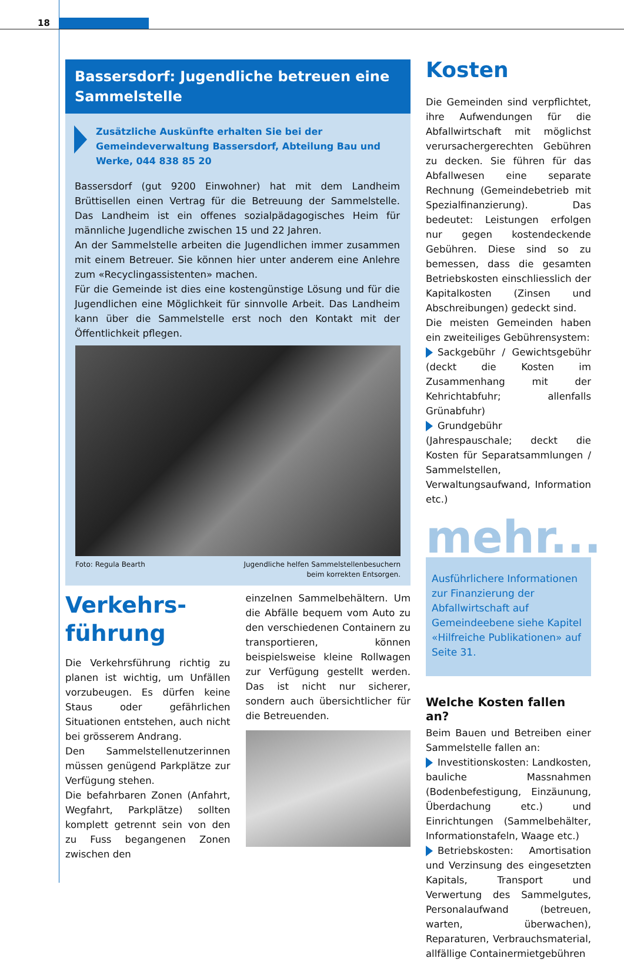18
Bassersdorf: Jugendliche betreuen eine Sammelstelle
Zusätzliche Auskünfte erhalten Sie bei der Gemeindeverwaltung Bassersdorf, Abteilung Bau und Werke, 044 838 85 20
Bassersdorf (gut 9200 Einwohner) hat mit dem Landheim Brüttisellen einen Vertrag für die Betreuung der Sammelstelle. Das Landheim ist ein offenes sozialpädagogisches Heim für männliche Jugendliche zwischen 15 und 22 Jahren.
An der Sammelstelle arbeiten die Jugendlichen immer zusammen mit einem Betreuer. Sie können hier unter anderem eine Anlehre zum «Recyclingassistenten» machen.
Für die Gemeinde ist dies eine kostengünstige Lösung und für die Jugendlichen eine Möglichkeit für sinnvolle Arbeit. Das Landheim kann über die Sammelstelle erst noch den Kontakt mit der Öffentlichkeit pflegen.
Foto: Regula Bearth Jugendliche helfen Sammelstellenbesuchern
beim korrekten Entsorgen.
Verkehrs-
führung
Die Verkehrsführung richtig zu planen ist wichtig, um Unfällen vorzubeugen. Es dürfen keine Staus oder gefährlichen Situationen entstehen, auch nicht bei grösserem Andrang.
Den Sammelstellenutzerinnen müssen genügend Parkplätze zur Verfügung stehen.
Die befahrbaren Zonen (Anfahrt, Wegfahrt, Parkplätze) sollten komplett getrennt sein von den zu Fuss begangenen Zonen zwischen den
einzelnen Sammelbehältern. Um die Abfälle bequem vom Auto zu den verschiedenen Containern zu transportieren, können beispielsweise kleine Rollwagen zur Verfügung gestellt werden. Das ist nicht nur sicherer, sondern auch übersichtlicher für die Betreuenden.
Kosten
Die Gemeinden sind verpflichtet, ihre Aufwendungen für die Abfallwirtschaft mit möglichst verursachergerechten Gebühren zu decken. Sie führen für das Abfallwesen eine separate Rechnung (Gemeindebetrieb mit Spezialfinanzierung). Das bedeutet: Leistungen erfolgen nur gegen kostendeckende Gebühren. Diese sind so zu bemessen, dass die gesamten Betriebskosten einschliesslich der Kapitalkosten (Zinsen und Abschreibungen) gedeckt sind.
Die meisten Gemeinden haben ein zweiteiliges Gebührensystem:
Sackgebühr / Gewichtsgebühr (deckt die Kosten im Zusammenhang mit der Kehrichtabfuhr; allenfalls Grünabfuhr)
Grundgebühr (Jahrespauschale; deckt die Kosten für Separatsammlungen / Sammelstellen, Verwaltungsaufwand, Information etc.)
mehr...
Ausführlichere Informationen zur Finanzierung der Abfallwirtschaft auf Gemeindeebene siehe Kapitel «Hilfreiche Publikationen» auf Seite 31.
Welche Kosten fallen an?
Beim Bauen und Betreiben einer Sammelstelle fallen an:
Investitionskosten: Landkosten, bauliche Massnahmen (Bodenbefestigung, Einzäunung, Überdachung etc.) und Einrichtungen (Sammelbehälter, Informationstafeln, Waage etc.)
Betriebskosten: Amortisation und Verzinsung des eingesetzten Kapitals, Transport und Verwertung des Sammelgutes, Personalaufwand (betreuen, warten, überwachen), Reparaturen, Verbrauchsmaterial, allfällige Containermietgebühren